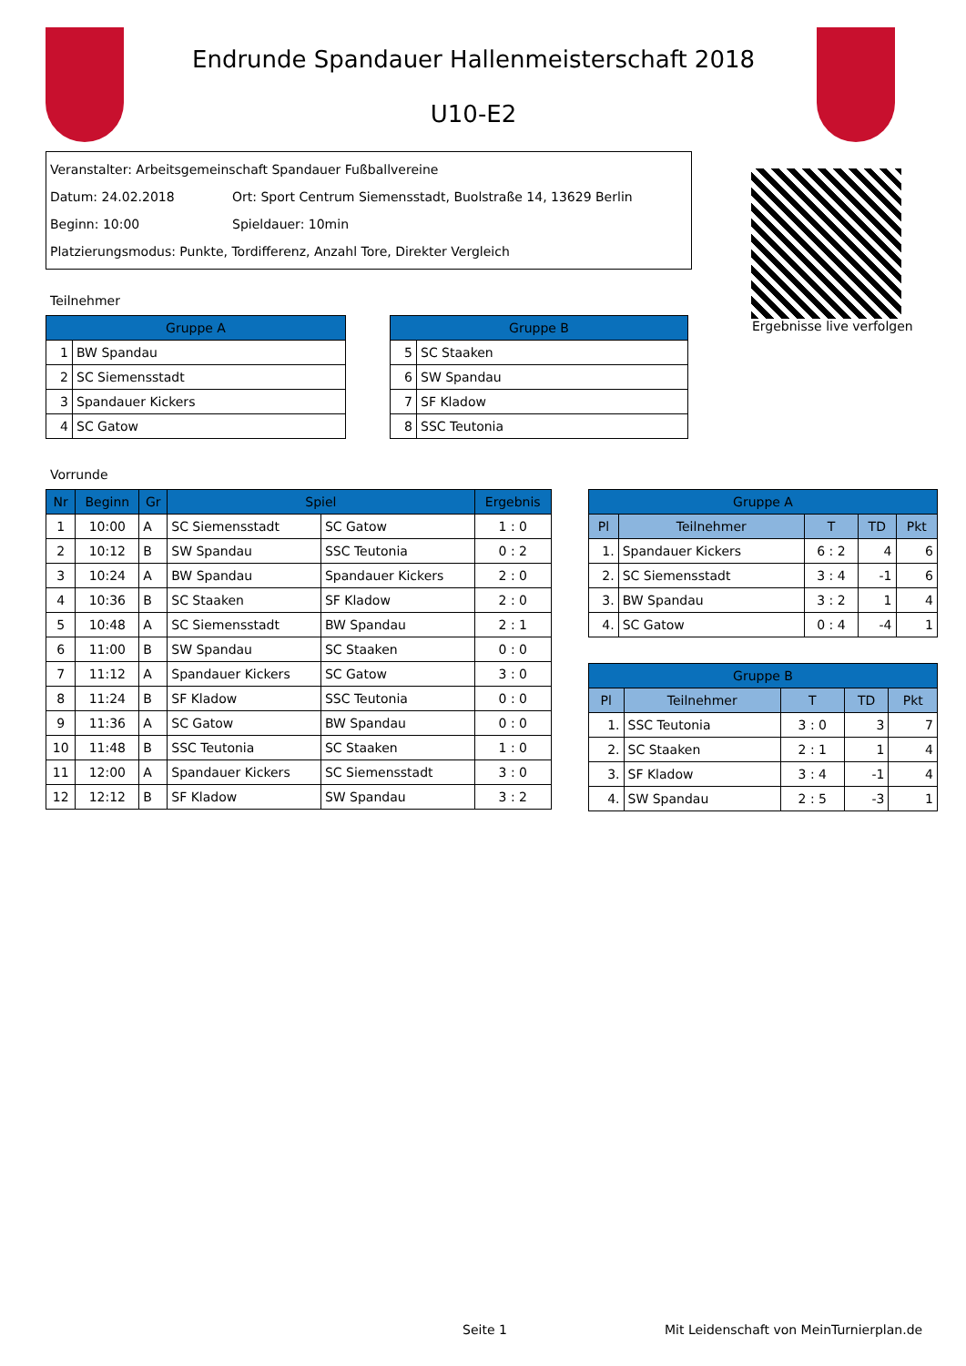Endrunde Spandauer Hallenmeisterschaft 2018
U10-E2
Veranstalter: Arbeitsgemeinschaft Spandauer Fußballvereine
Datum: 24.02.2018 Ort: Sport Centrum Siemensstadt, Buolstraße 14, 13629 Berlin
Beginn: 10:00 Spieldauer: 10min
Platzierungsmodus: Punkte, Tordifferenz, Anzahl Tore, Direkter Vergleich
Ergebnisse live verfolgen
Teilnehmer
| Gruppe A | |
| --- | --- |
| 1 | BW Spandau |
| 2 | SC Siemensstadt |
| 3 | Spandauer Kickers |
| 4 | SC Gatow |
| Gruppe B | |
| --- | --- |
| 5 | SC Staaken |
| 6 | SW Spandau |
| 7 | SF Kladow |
| 8 | SSC Teutonia |
Vorrunde
| Nr | Beginn | Gr | Spiel | | Ergebnis |
| --- | --- | --- | --- | --- | --- |
| 1 | 10:00 | A | SC Siemensstadt | SC Gatow | 1 : 0 |
| 2 | 10:12 | B | SW Spandau | SSC Teutonia | 0 : 2 |
| 3 | 10:24 | A | BW Spandau | Spandauer Kickers | 2 : 0 |
| 4 | 10:36 | B | SC Staaken | SF Kladow | 2 : 0 |
| 5 | 10:48 | A | SC Siemensstadt | BW Spandau | 2 : 1 |
| 6 | 11:00 | B | SW Spandau | SC Staaken | 0 : 0 |
| 7 | 11:12 | A | Spandauer Kickers | SC Gatow | 3 : 0 |
| 8 | 11:24 | B | SF Kladow | SSC Teutonia | 0 : 0 |
| 9 | 11:36 | A | SC Gatow | BW Spandau | 0 : 0 |
| 10 | 11:48 | B | SSC Teutonia | SC Staaken | 1 : 0 |
| 11 | 12:00 | A | Spandauer Kickers | SC Siemensstadt | 3 : 0 |
| 12 | 12:12 | B | SF Kladow | SW Spandau | 3 : 2 |
| Gruppe A | | | | |
| --- | --- | --- | --- | --- |
| Pl | Teilnehmer | T | TD | Pkt |
| 1. | Spandauer Kickers | 6 : 2 | 4 | 6 |
| 2. | SC Siemensstadt | 3 : 4 | -1 | 6 |
| 3. | BW Spandau | 3 : 2 | 1 | 4 |
| 4. | SC Gatow | 0 : 4 | -4 | 1 |
| Gruppe B | | | | |
| --- | --- | --- | --- | --- |
| Pl | Teilnehmer | T | TD | Pkt |
| 1. | SSC Teutonia | 3 : 0 | 3 | 7 |
| 2. | SC Staaken | 2 : 1 | 1 | 4 |
| 3. | SF Kladow | 3 : 4 | -1 | 4 |
| 4. | SW Spandau | 2 : 5 | -3 | 1 |
Seite 1
Mit Leidenschaft von MeinTurnierplan.de